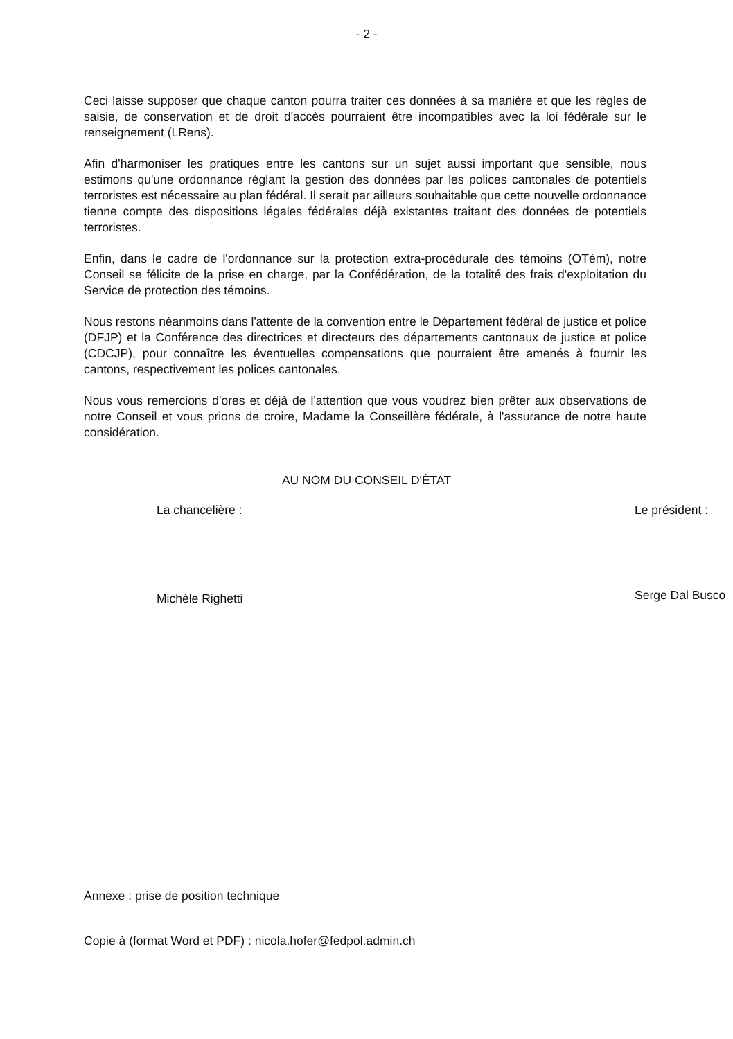- 2 -
Ceci laisse supposer que chaque canton pourra traiter ces données à sa manière et que les règles de saisie, de conservation et de droit d'accès pourraient être incompatibles avec la loi fédérale sur le renseignement (LRens).
Afin d'harmoniser les pratiques entre les cantons sur un sujet aussi important que sensible, nous estimons qu'une ordonnance réglant la gestion des données par les polices cantonales de potentiels terroristes est nécessaire au plan fédéral. Il serait par ailleurs souhaitable que cette nouvelle ordonnance tienne compte des dispositions légales fédérales déjà existantes traitant des données de potentiels terroristes.
Enfin, dans le cadre de l'ordonnance sur la protection extra-procédurale des témoins (OTém), notre Conseil se félicite de la prise en charge, par la Confédération, de la totalité des frais d'exploitation du Service de protection des témoins.
Nous restons néanmoins dans l'attente de la convention entre le Département fédéral de justice et police (DFJP) et la Conférence des directrices et directeurs des départements cantonaux de justice et police (CDCJP), pour connaître les éventuelles compensations que pourraient être amenés à fournir les cantons, respectivement les polices cantonales.
Nous vous remercions d'ores et déjà de l'attention que vous voudrez bien prêter aux observations de notre Conseil et vous prions de croire, Madame la Conseillère fédérale, à l'assurance de notre haute considération.
AU NOM DU CONSEIL D'ÉTAT
La chancelière :
Michèle Righetti
Le président :
Serge Dal Busco
Annexe : prise de position technique
Copie à (format Word et PDF) : nicola.hofer@fedpol.admin.ch